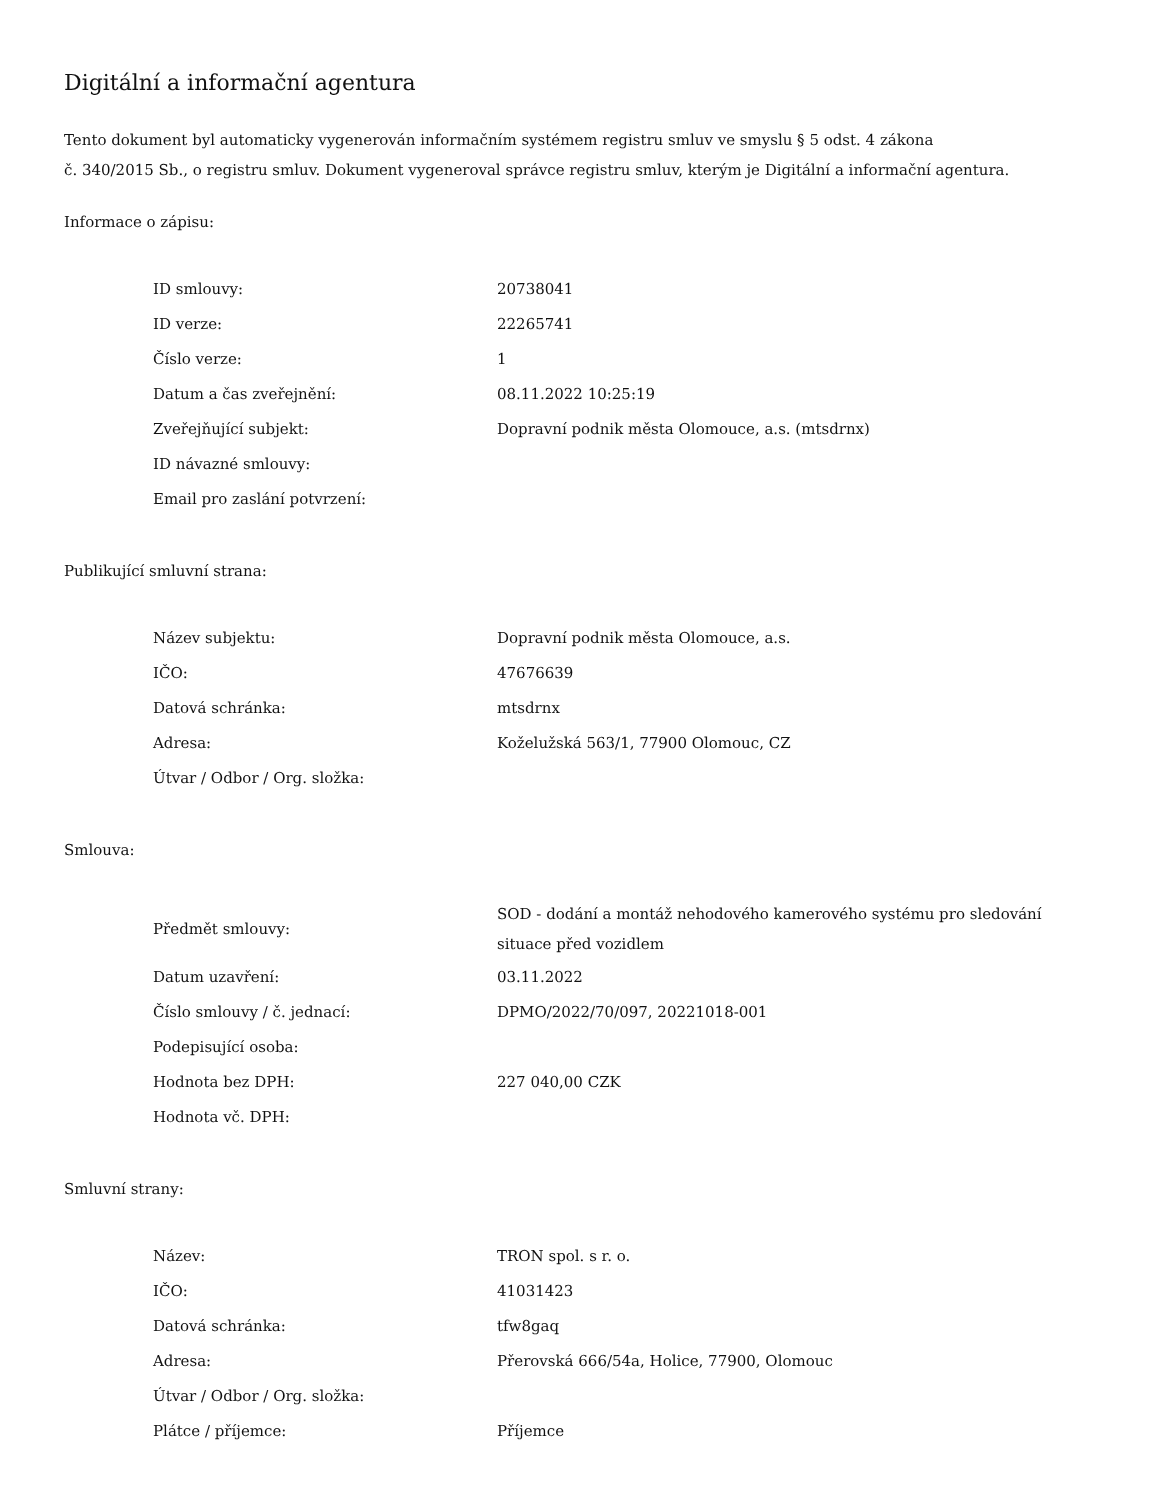Digitální a informační agentura
Tento dokument byl automaticky vygenerován informačním systémem registru smluv ve smyslu § 5 odst. 4 zákona
č. 340/2015 Sb., o registru smluv. Dokument vygeneroval správce registru smluv, kterým je Digitální a informační agentura.
Informace o zápisu:
| ID smlouvy: | 20738041 |
| ID verze: | 22265741 |
| Číslo verze: | 1 |
| Datum a čas zveřejnění: | 08.11.2022 10:25:19 |
| Zveřejňující subjekt: | Dopravní podnik města Olomouce, a.s. (mtsdrnx) |
| ID návazné smlouvy: | |
| Email pro zaslání potvrzení: | |
Publikující smluvní strana:
| Název subjektu: | Dopravní podnik města Olomouce, a.s. |
| IČO: | 47676639 |
| Datová schránka: | mtsdrnx |
| Adresa: | Koželužská 563/1, 77900 Olomouc, CZ |
| Útvar / Odbor / Org. složka: | |
Smlouva:
| Předmět smlouvy: | SOD - dodání a montáž nehodového kamerového systému pro sledování situace před vozidlem |
| Datum uzavření: | 03.11.2022 |
| Číslo smlouvy / č. jednací: | DPMO/2022/70/097, 20221018-001 |
| Podepisující osoba: | |
| Hodnota bez DPH: | 227 040,00 CZK |
| Hodnota vč. DPH: | |
Smluvní strany:
| Název: | TRON spol. s r. o. |
| IČO: | 41031423 |
| Datová schránka: | tfw8gaq |
| Adresa: | Přerovská 666/54a, Holice, 77900, Olomouc |
| Útvar / Odbor / Org. složka: | |
| Plátce / příjemce: | Příjemce |